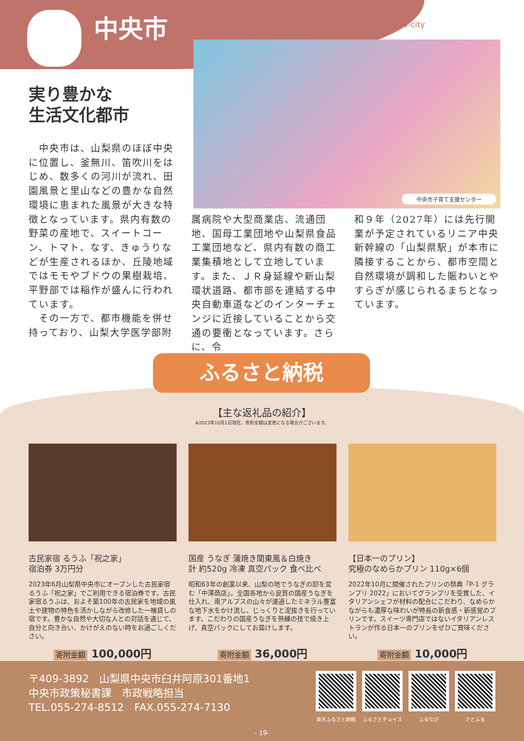中央市 Chuo-city
中央市子育て支援センター
実り豊かな
生活文化都市
　中央市は、山梨県のほぼ中央に位置し、釜無川、笛吹川をはじめ、数多くの河川が流れ、田園風景と里山などの豊かな自然環境に恵まれた風景が大きな特徴となっています。県内有数の野菜の産地で、スイートコーン、トマト、なす、きゅうりなどが生産されるほか、丘陵地域ではモモやブドウの果樹栽培、平野部では稲作が盛んに行われています。
　その一方で、都市機能を併せ持っており、山梨大学医学部附
属病院や大型商業店、流通団地、国母工業団地や山梨県食品工業団地など、県内有数の商工業集積地として立地しています。また、ＪＲ身延線や新山梨環状道路、都市部を連結する中央自動車道などのインターチェンジに近接していることから交通の要衝となっています。さらに、令
和９年（2027年）には先行開業が予定されているリニア中央新幹線の「山梨県駅」が本市に隣接することから、都市空間と自然環境が調和した賑わいとやすらぎが感じられるまちとなっています。
ふるさと納税
【主な返礼品の紹介】
※2023年10月1日現在。寄附金額は変更になる場合がございます。
古民家宿 るうふ「祝之家」
宿泊券 3万円分
2023年6月山梨県中央市にオープンした古民家宿るうふ「祝之家」でご利用できる宿泊券です。古民家宿るうふは、およそ築100年の古民家を地域の風土や建物の特色を活かしながら改修した一棟貸しの宿です。豊かな自然や大切な人との対話を通じて、自分と向き合い、かけがえのない時をお過ごしください。
寄附金額 100,000円
国産 うなぎ 蒲焼き関東風＆白焼き
計 約520g 冷凍 真空パック 食べ比べ
昭和63年の創業以来、山梨の地でうなぎの卸を営む「中澤商店」。全国各地から良質の国産うなぎを仕入れ、南アルプスの山々が濾過したミネラル豊富な地下水をかけ流し、じっくりと泥抜きを行っています。こだわりの国産うなぎを熟練の技で焼き上げ、真空パックにしてお届けします。
寄附金額 36,000円
【日本一のプリン】
究極のなめらかプリン 110g×6個
2022年10月に開催されたプリンの祭典「P-1 グランプリ 2022」においてグランプリを受賞した、イタリアンシェフが材料の配合にこだわり、なめらかながらも濃厚な味わいが特長の新食感・新感覚のプリンです。スイーツ専門店ではないイタリアンレストランが作る日本一のプリンをぜひご賞味ください。
寄附金額 10,000円
〒409-3892　山梨県中央市臼井阿原301番地1
中央市政策秘書課　市政戦略担当
TEL.055-274-8512　FAX.055-274-7130
楽天ふるさと納税 ふるさとチョイス ふるなび さとふる
- 19-